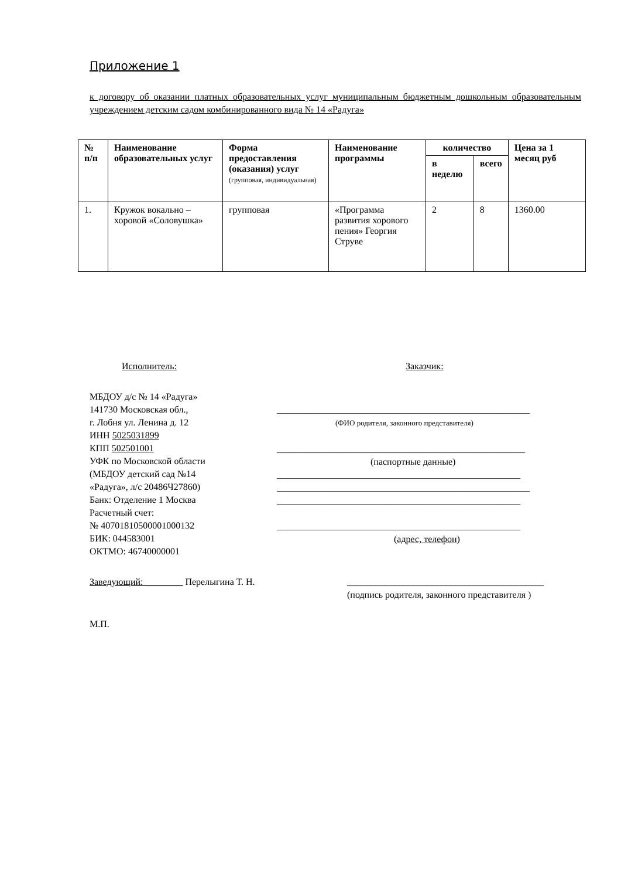Приложение 1
к договору об оказании платных образовательных услуг муниципальным бюджетным дошкольным образовательным учреждением детским садом комбинированного вида № 14 «Радуга»
| № п/п | Наименование образовательных услуг | Форма предоставления (оказания) услуг (групповая, индивидуальная) | Наименование программы | количество | | Цена за 1 месяц руб |
| --- | --- | --- | --- | --- | --- | --- |
| | | | | в неделю | всего | |
| 1. | Кружок вокально – хоровой «Соловушка» | групповая | «Программа развития хорового пения» Георгия Струве | 2 | 8 | 1360.00 |
Исполнитель:
МБДОУ д/с № 14 «Радуга»
141730 Московская обл.,
г. Лобня ул. Ленина д. 12
ИНН 5025031899
КПП 502501001
УФК по Московской области
(МБДОУ детский сад №14
«Радуга», л/с 20486Ч27860)
Банк: Отделение 1 Москва
Расчетный счет:
№ 40701810500001000132
БИК: 044583001
ОКТМО: 46740000001
Заказчик:
______________________________________________________
(ФИО родителя, законного представителя)
_____________________________________________________
(паспортные данные)
____________________________________________________
______________________________________________________
____________________________________________________
____________________________________________________
(адрес, телефон)
Заведующий: ________ Перелыгина Т. Н. __________________________________________
(подпись родителя, законного представителя )
М.П.